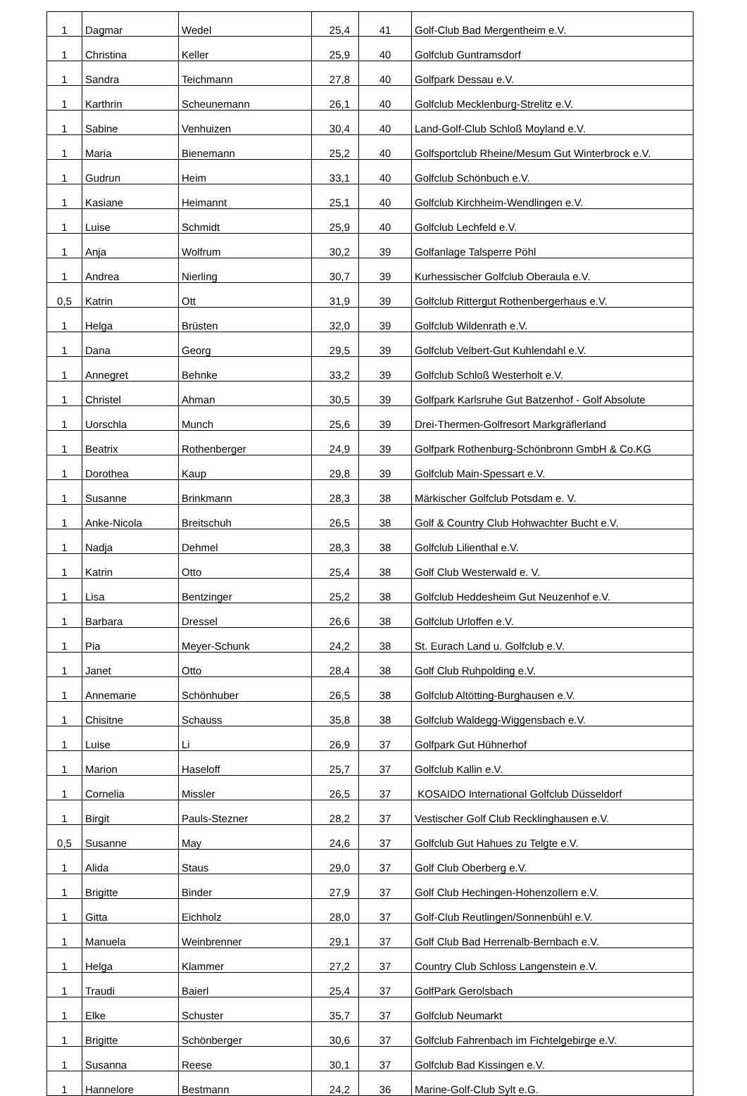| 1 | Dagmar | Wedel | 25,4 | 41 | Golf-Club Bad Mergentheim e.V. |
| 1 | Christina | Keller | 25,9 | 40 | Golfclub Guntramsdorf |
| 1 | Sandra | Teichmann | 27,8 | 40 | Golfpark Dessau e.V. |
| 1 | Karthrin | Scheunemann | 26,1 | 40 | Golfclub Mecklenburg-Strelitz e.V. |
| 1 | Sabine | Venhuizen | 30,4 | 40 | Land-Golf-Club Schloß Moyland e.V. |
| 1 | Maria | Bienemann | 25,2 | 40 | Golfsportclub Rheine/Mesum Gut Winterbrock e.V. |
| 1 | Gudrun | Heim | 33,1 | 40 | Golfclub Schönbuch e.V. |
| 1 | Kasiane | Heimannt | 25,1 | 40 | Golfclub Kirchheim-Wendlingen e.V. |
| 1 | Luise | Schmidt | 25,9 | 40 | Golfclub Lechfeld e.V. |
| 1 | Anja | Wolfrum | 30,2 | 39 | Golfanlage Talsperre Pöhl |
| 1 | Andrea | Nierling | 30,7 | 39 | Kurhessischer Golfclub Oberaula e.V. |
| 0,5 | Katrin | Ott | 31,9 | 39 | Golfclub Rittergut Rothenbergerhaus e.V. |
| 1 | Helga | Brüsten | 32,0 | 39 | Golfclub Wildenrath e.V. |
| 1 | Dana | Georg | 29,5 | 39 | Golfclub Velbert-Gut Kuhlendahl e.V. |
| 1 | Annegret | Behnke | 33,2 | 39 | Golfclub Schloß Westerholt e.V. |
| 1 | Christel | Ahman | 30,5 | 39 | Golfpark Karlsruhe Gut Batzenhof - Golf Absolute |
| 1 | Uorschla | Munch | 25,6 | 39 | Drei-Thermen-Golfresort Markgräflerland |
| 1 | Beatrix | Rothenberger | 24,9 | 39 | Golfpark Rothenburg-Schönbronn GmbH & Co.KG |
| 1 | Dorothea | Kaup | 29,8 | 39 | Golfclub Main-Spessart e.V. |
| 1 | Susanne | Brinkmann | 28,3 | 38 | Märkischer Golfclub Potsdam e. V. |
| 1 | Anke-Nicola | Breitschuh | 26,5 | 38 | Golf & Country Club Hohwachter Bucht e.V. |
| 1 | Nadja | Dehmel | 28,3 | 38 | Golfclub Lilienthal e.V. |
| 1 | Katrin | Otto | 25,4 | 38 | Golf Club Westerwald e. V. |
| 1 | Lisa | Bentzinger | 25,2 | 38 | Golfclub Heddesheim Gut Neuzenhof e.V. |
| 1 | Barbara | Dressel | 26,6 | 38 | Golfclub Urloffen e.V. |
| 1 | Pia | Meyer-Schunk | 24,2 | 38 | St. Eurach Land u. Golfclub e.V. |
| 1 | Janet | Otto | 28,4 | 38 | Golf Club Ruhpolding e.V. |
| 1 | Annemarie | Schönhuber | 26,5 | 38 | Golfclub Altötting-Burghausen e.V. |
| 1 | Chisitne | Schauss | 35,8 | 38 | Golfclub Waldegg-Wiggensbach e.V. |
| 1 | Luise | Li | 26,9 | 37 | Golfpark Gut Hühnerhof |
| 1 | Marion | Haseloff | 25,7 | 37 | Golfclub Kallin e.V. |
| 1 | Cornelia | Missler | 26,5 | 37 | KOSAIDO International Golfclub Düsseldorf |
| 1 | Birgit | Pauls-Stezner | 28,2 | 37 | Vestischer Golf Club Recklinghausen e.V. |
| 0,5 | Susanne | May | 24,6 | 37 | Golfclub Gut Hahues zu Telgte e.V. |
| 1 | Alida | Staus | 29,0 | 37 | Golf Club Oberberg e.V. |
| 1 | Brigitte | Binder | 27,9 | 37 | Golf Club Hechingen-Hohenzollern e.V. |
| 1 | Gitta | Eichholz | 28,0 | 37 | Golf-Club Reutlingen/Sonnenbühl e.V. |
| 1 | Manuela | Weinbrenner | 29,1 | 37 | Golf Club Bad Herrenalb-Bernbach e.V. |
| 1 | Helga | Klammer | 27,2 | 37 | Country Club Schloss Langenstein e.V. |
| 1 | Traudi | Baierl | 25,4 | 37 | GolfPark Gerolsbach |
| 1 | Elke | Schuster | 35,7 | 37 | Golfclub Neumarkt |
| 1 | Brigitte | Schönberger | 30,6 | 37 | Golfclub Fahrenbach im Fichtelgebirge e.V. |
| 1 | Susanna | Reese | 30,1 | 37 | Golfclub Bad Kissingen e.V. |
| 1 | Hannelore | Bestmann | 24,2 | 36 | Marine-Golf-Club Sylt e.G. |